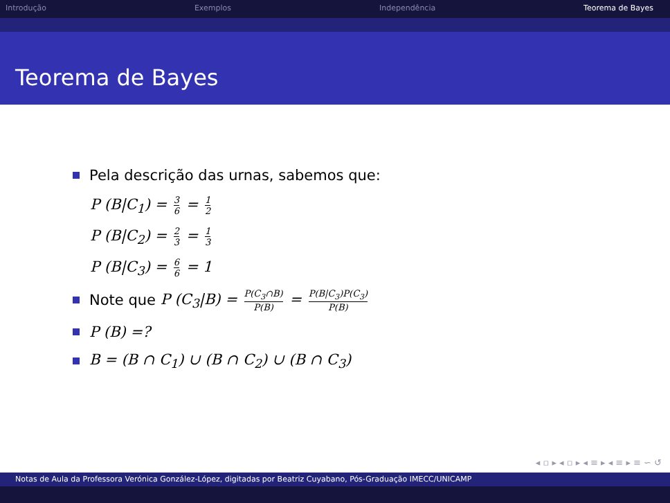Introdução Exemplos Independência Teorema de Bayes
Teorema de Bayes
Pela descrição das urnas, sabemos que:
P (B|C<sub>1</sub>) = 3 6 = 1 2
P (B|C<sub>2</sub>) = 2 3 = 1 3
P (B|C<sub>3</sub>) = 6 6 = 1
Note que P (C<sub>3</sub>|B) = P(C<sub>3</sub>∩B) P(B) = P(B|C<sub>3</sub>)P(C<sub>3</sub>) P(B)
P (B) =?
B = (B ∩ C<sub>1</sub>) ∪ (B ∩ C<sub>2</sub>) ∪ (B ∩ C<sub>3</sub>)
◂ ▫ ▸ ◂ ▫ ▸ ◂ ≡ ▸ ◂ ≡ ▸ ≡ ∽ ↺
Notas de Aula da Professora Verónica González-López, digitadas por Beatriz Cuyabano, Pós-Graduação IMECC/UNICAMP